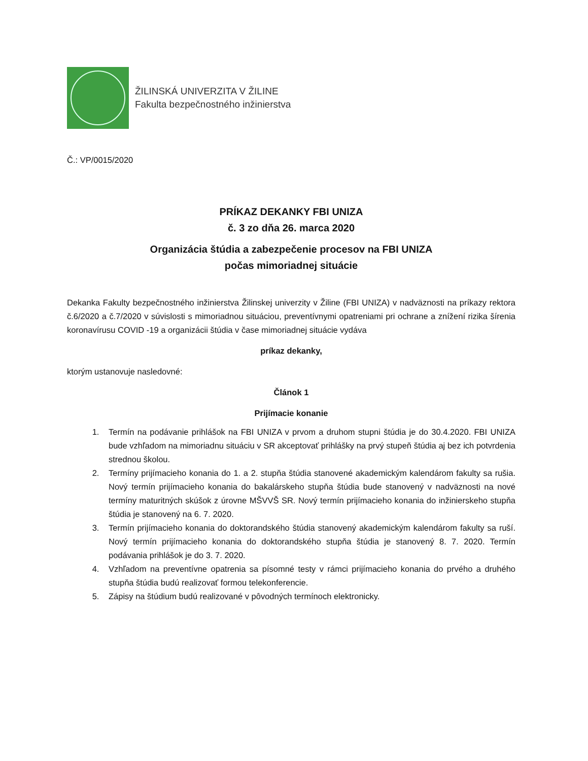ŽILINSKÁ UNIVERZITA V ŽILINE
Fakulta bezpečnostného inžinierstva
Č.: VP/0015/2020
PRÍKAZ DEKANKY FBI UNIZA
č. 3 zo dňa 26. marca 2020
Organizácia štúdia a zabezpečenie procesov na FBI UNIZA
počas mimoriadnej situácie
Dekanka Fakulty bezpečnostného inžinierstva Žilinskej univerzity v Žiline (FBI UNIZA) v nadväznosti na príkazy rektora č.6/2020 a č.7/2020 v súvislosti s mimoriadnou situáciou, preventívnymi opatreniami pri ochrane a znížení rizika šírenia koronavírusu COVID -19 a organizácii štúdia v čase mimoriadnej situácie vydáva
príkaz dekanky,
ktorým ustanovuje nasledovné:
Článok 1
Prijímacie konanie
1. Termín na podávanie prihlášok na FBI UNIZA v prvom a druhom stupni štúdia je do 30.4.2020. FBI UNIZA bude vzhľadom na mimoriadnu situáciu v SR akceptovať prihlášky na prvý stupeň štúdia aj bez ich potvrdenia strednou školou.
2. Termíny prijímacieho konania do 1. a 2. stupňa štúdia stanovené akademickým kalendárom fakulty sa rušia. Nový termín prijímacieho konania do bakalárskeho stupňa štúdia bude stanovený v nadväznosti na nové termíny maturitných skúšok z úrovne MŠVVŠ SR. Nový termín prijímacieho konania do inžinierskeho stupňa štúdia je stanovený na 6. 7. 2020.
3. Termín prijímacieho konania do doktorandského štúdia stanovený akademickým kalendárom fakulty sa ruší. Nový termín prijímacieho konania do doktorandského stupňa štúdia je stanovený 8. 7. 2020. Termín podávania prihlášok je do 3. 7. 2020.
4. Vzhľadom na preventívne opatrenia sa písomné testy v rámci prijímacieho konania do prvého a druhého stupňa štúdia budú realizovať formou telekonferencie.
5. Zápisy na štúdium budú realizované v pôvodných termínoch elektronicky.